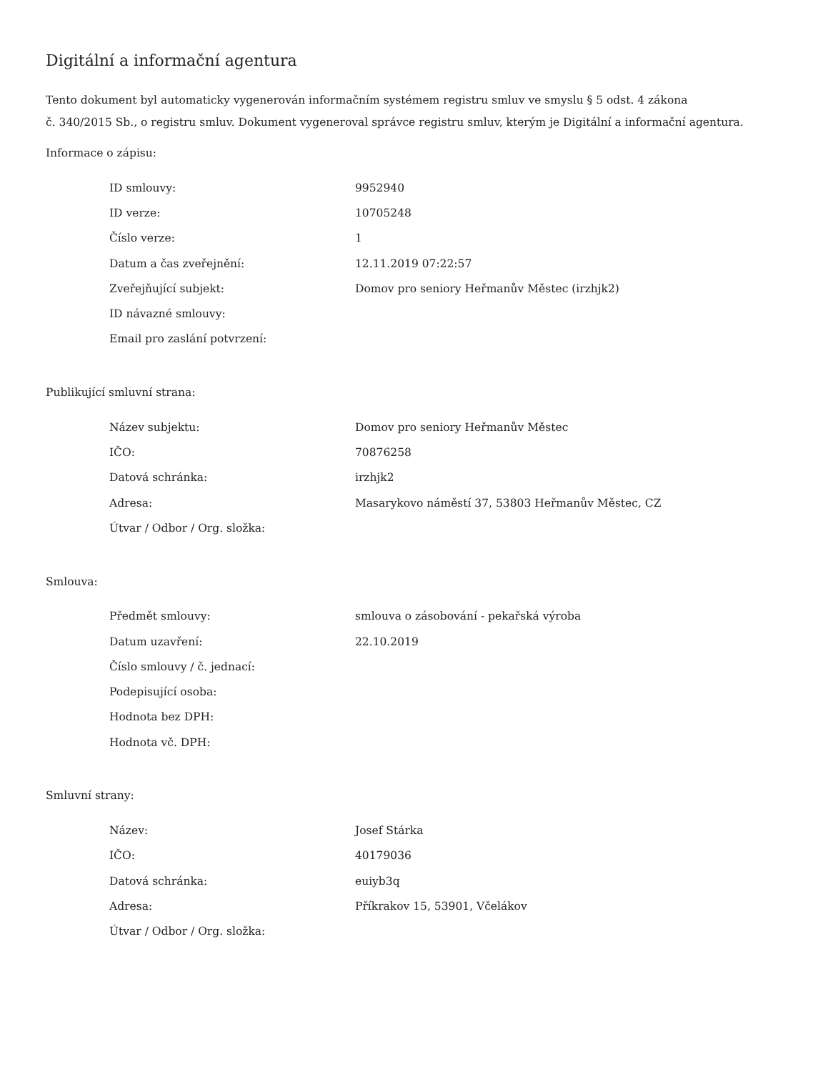Digitální a informační agentura
Tento dokument byl automaticky vygenerován informačním systémem registru smluv ve smyslu § 5 odst. 4 zákona
č. 340/2015 Sb., o registru smluv. Dokument vygeneroval správce registru smluv, kterým je Digitální a informační agentura.
Informace o zápisu:
| ID smlouvy: | 9952940 |
| ID verze: | 10705248 |
| Číslo verze: | 1 |
| Datum a čas zveřejnění: | 12.11.2019 07:22:57 |
| Zveřejňující subjekt: | Domov pro seniory Heřmanův Městec (irzhjk2) |
| ID návazné smlouvy: | |
| Email pro zaslání potvrzení: | |
Publikující smluvní strana:
| Název subjektu: | Domov pro seniory Heřmanův Městec |
| IČO: | 70876258 |
| Datová schránka: | irzhjk2 |
| Adresa: | Masarykovo náměstí 37, 53803 Heřmanův Městec, CZ |
| Útvar / Odbor / Org. složka: | |
Smlouva:
| Předmět smlouvy: | smlouva o zásobování - pekařská výroba |
| Datum uzavření: | 22.10.2019 |
| Číslo smlouvy / č. jednací: | |
| Podepisující osoba: | |
| Hodnota bez DPH: | |
| Hodnota vč. DPH: | |
Smluvní strany:
| Název: | Josef Stárka |
| IČO: | 40179036 |
| Datová schránka: | euiyb3q |
| Adresa: | Příkrakov 15, 53901, Včelákov |
| Útvar / Odbor / Org. složka: | |